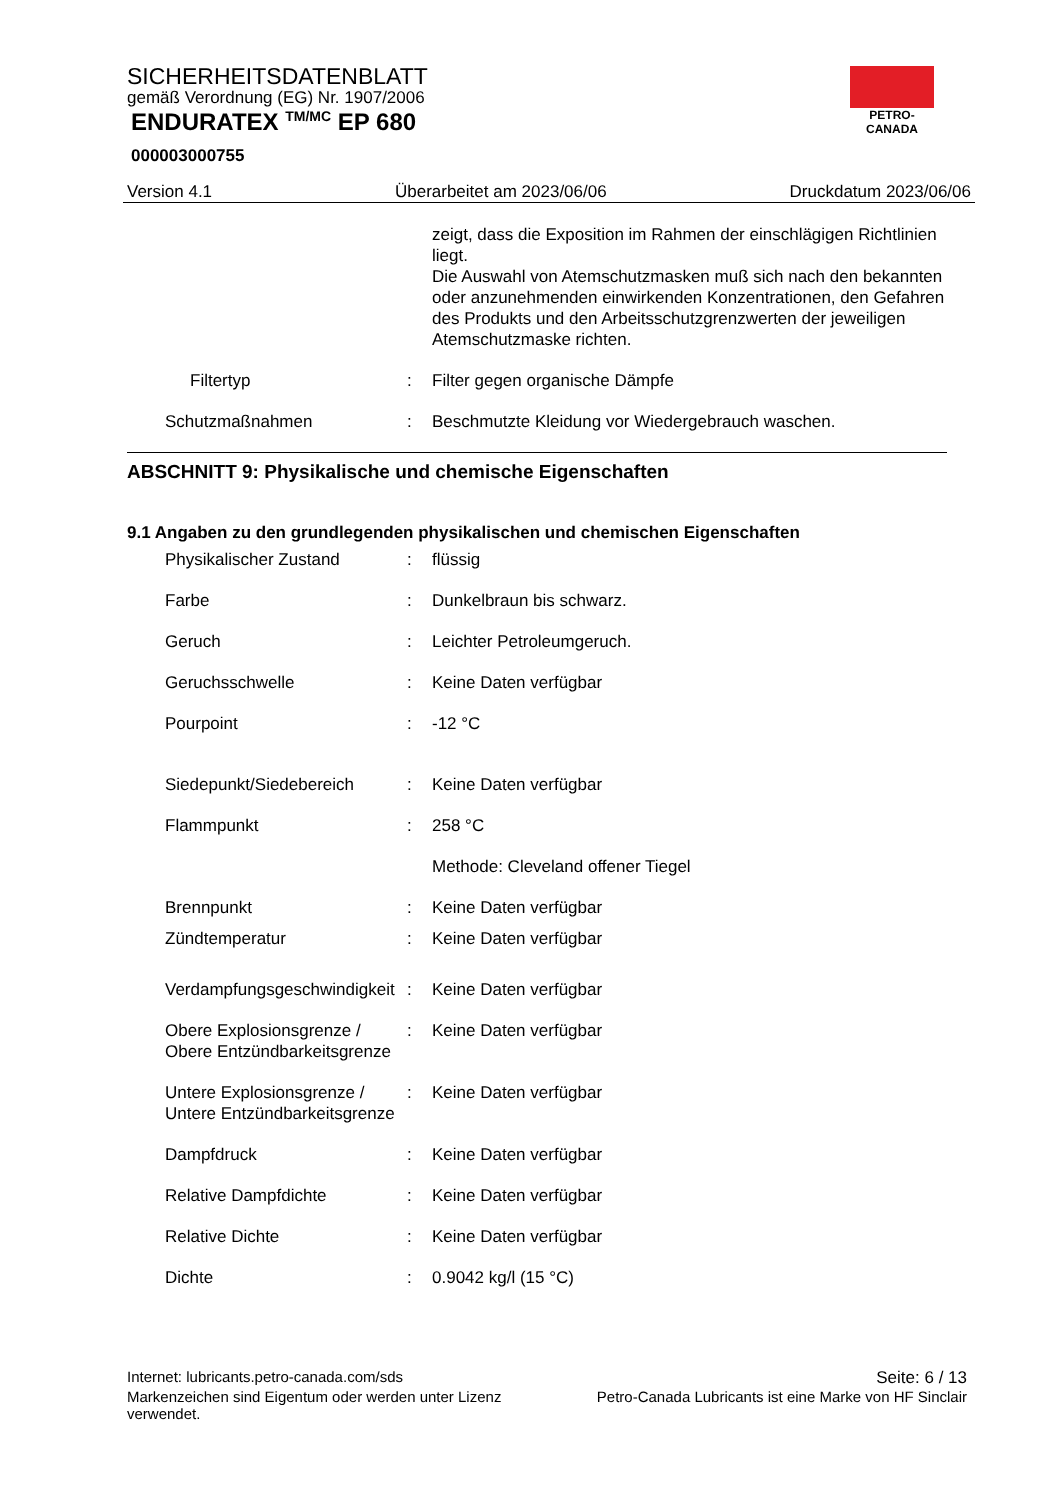SICHERHEITSDATENBLATT
gemäß Verordnung (EG) Nr. 1907/2006
ENDURATEX <sup>TM/MC</sup> EP 680
000003000755
PETRO-CANADA
Version 4.1 Überarbeitet am 2023/06/06 Druckdatum 2023/06/06
zeigt, dass die Exposition im Rahmen der einschlägigen Richtlinien liegt.
Die Auswahl von Atemschutzmasken muß sich nach den bekannten oder anzunehmenden einwirkenden Konzentrationen, den Gefahren des Produkts und den Arbeitsschutzgrenzwerten der jeweiligen Atemschutzmaske richten.
Filtertyp : Filter gegen organische Dämpfe
Schutzmaßnahmen : Beschmutzte Kleidung vor Wiedergebrauch waschen.
ABSCHNITT 9: Physikalische und chemische Eigenschaften
9.1 Angaben zu den grundlegenden physikalischen und chemischen Eigenschaften
Physikalischer Zustand : flüssig
Farbe : Dunkelbraun bis schwarz.
Geruch : Leichter Petroleumgeruch.
Geruchsschwelle : Keine Daten verfügbar
Pourpoint : -12 °C
Siedepunkt/Siedebereich : Keine Daten verfügbar
Flammpunkt : 258 °C
Methode: Cleveland offener Tiegel
Brennpunkt : Keine Daten verfügbar
Zündtemperatur : Keine Daten verfügbar
Verdampfungsgeschwindigkeit : Keine Daten verfügbar
Obere Explosionsgrenze / Obere Entzündbarkeitsgrenze
: Keine Daten verfügbar
Untere Explosionsgrenze / Untere Entzündbarkeitsgrenze
: Keine Daten verfügbar
Dampfdruck : Keine Daten verfügbar
Relative Dampfdichte : Keine Daten verfügbar
Relative Dichte : Keine Daten verfügbar
Dichte : 0.9042 kg/l (15 °C)
Internet: lubricants.petro-canada.com/sds Seite: 6 / 13
Markenzeichen sind Eigentum oder werden unter Lizenz
verwendet. Petro-Canada Lubricants ist eine Marke von HF Sinclair